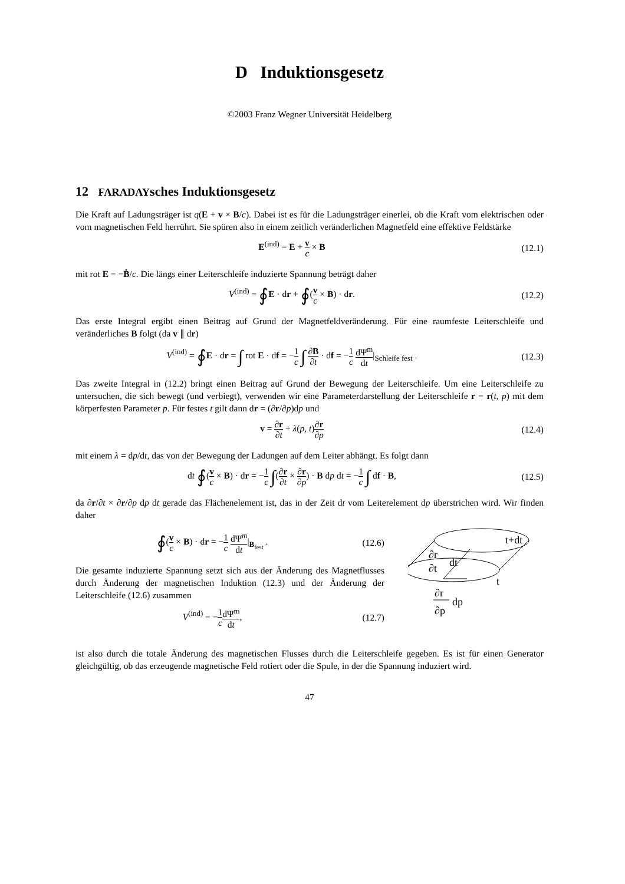D Induktionsgesetz
©2003 Franz Wegner Universität Heidelberg
12 FARADAYsches Induktionsgesetz
Die Kraft auf Ladungsträger ist q(E + v × B/c). Dabei ist es für die Ladungsträger einerlei, ob die Kraft vom elektrischen oder vom magnetischen Feld herrührt. Sie spüren also in einem zeitlich veränderlichen Magnetfeld eine effektive Feldstärke
E<sup>(ind)</sup> = E + v c × B (12.1)
mit rot E = −Ḃ/c. Die längs einer Leiterschleife induzierte Spannung beträgt daher
V<sup>(ind)</sup> = ∮E · dr + ∮(v c × B) · dr.
(12.2)
Das erste Integral ergibt einen Beitrag auf Grund der Magnetfeldveränderung. Für eine raumfeste Leiterschleife und veränderliches B folgt (da v ∥ dr)
V<sup>(ind)</sup> = ∮E · dr = ∫ rot E · df = −1 c ∫ ∂B ∂t · df = −1 c dΨ<sup>m</sup> dt|<sub>Schleife fest</sub> .
(12.3)
Das zweite Integral in (12.2) bringt einen Beitrag auf Grund der Bewegung der Leiterschleife. Um eine Leiterschleife zu untersuchen, die sich bewegt (und verbiegt), verwenden wir eine Parameterdarstellung der Leiterschleife r = r(t, p) mit dem körperfesten Parameter p. Für festes t gilt dann dr = (∂r/∂p)dp und
v = ∂r ∂t + λ(p, t)∂r ∂p
(12.4)
mit einem λ = dp/dt, das von der Bewegung der Ladungen auf dem Leiter abhängt. Es folgt dann
dt ∮(v c × B) · dr = −1 c ∫(∂r ∂t × ∂r ∂p) · B dp dt = −1 c ∫ df · B,
(12.5)
da ∂r/∂t × ∂r/∂p dp dt gerade das Flächenelement ist, das in der Zeit dt vom Leiterelement dp überstrichen wird. Wir finden daher
∮(v c × B) · dr = −1 c dΨ<sup>m</sup> dt|<sub>B<sub>fest</sub></sub> .
(12.6)
Die gesamte induzierte Spannung setzt sich aus der Änderung des Magnetflusses durch Änderung der magnetischen Induktion (12.3) und der Änderung der Leiterschleife (12.6) zusammen
V<sup>(ind)</sup> = −1 c dΨ<sup>m</sup> dt, (12.7)
t+dt
t
∂r
∂t
dt
∂r
∂p
dp
ist also durch die totale Änderung des magnetischen Flusses durch die Leiterschleife gegeben. Es ist für einen Generator gleichgültig, ob das erzeugende magnetische Feld rotiert oder die Spule, in der die Spannung induziert wird.
47